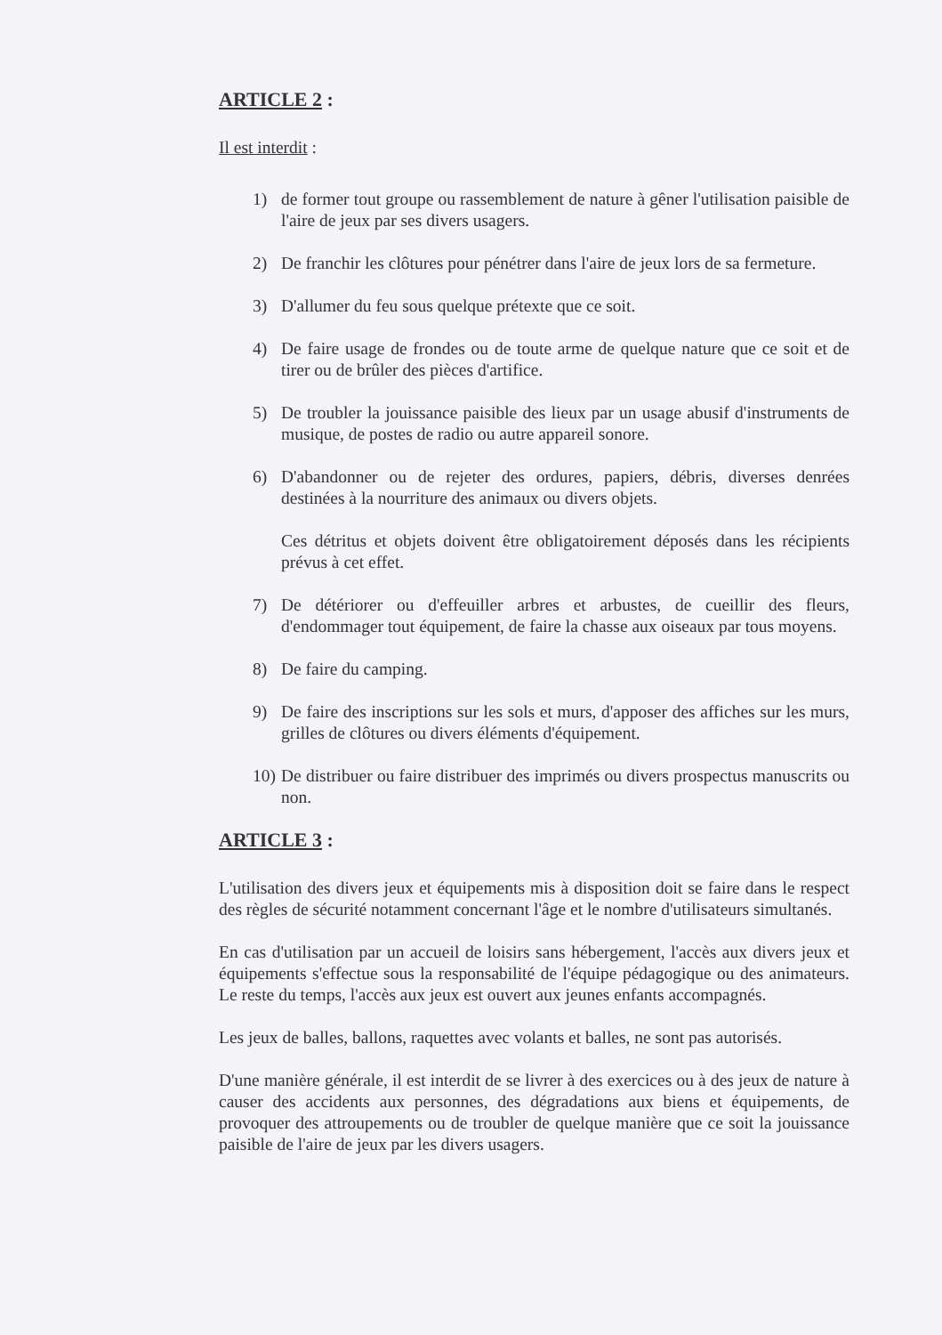ARTICLE 2 :
Il est interdit :
1) de former tout groupe ou rassemblement de nature à gêner l'utilisation paisible de l'aire de jeux par ses divers usagers.
2) De franchir les clôtures pour pénétrer dans l'aire de jeux lors de sa fermeture.
3) D'allumer du feu sous quelque prétexte que ce soit.
4) De faire usage de frondes ou de toute arme de quelque nature que ce soit et de tirer ou de brûler des pièces d'artifice.
5) De troubler la jouissance paisible des lieux par un usage abusif d'instruments de musique, de postes de radio ou autre appareil sonore.
6) D'abandonner ou de rejeter des ordures, papiers, débris, diverses denrées destinées à la nourriture des animaux ou divers objets.
Ces détritus et objets doivent être obligatoirement déposés dans les récipients prévus à cet effet.
7) De détériorer ou d'effeuiller arbres et arbustes, de cueillir des fleurs, d'endommager tout équipement, de faire la chasse aux oiseaux par tous moyens.
8) De faire du camping.
9) De faire des inscriptions sur les sols et murs, d'apposer des affiches sur les murs, grilles de clôtures ou divers éléments d'équipement.
10) De distribuer ou faire distribuer des imprimés ou divers prospectus manuscrits ou non.
ARTICLE 3 :
L'utilisation des divers jeux et équipements mis à disposition doit se faire dans le respect des règles de sécurité notamment concernant l'âge et le nombre d'utilisateurs simultanés.
En cas d'utilisation par un accueil de loisirs sans hébergement, l'accès aux divers jeux et équipements s'effectue sous la responsabilité de l'équipe pédagogique ou des animateurs. Le reste du temps, l'accès aux jeux est ouvert aux jeunes enfants accompagnés.
Les jeux de balles, ballons, raquettes avec volants et balles, ne sont pas autorisés.
D'une manière générale, il est interdit de se livrer à des exercices ou à des jeux de nature à causer des accidents aux personnes, des dégradations aux biens et équipements, de provoquer des attroupements ou de troubler de quelque manière que ce soit la jouissance paisible de l'aire de jeux par les divers usagers.